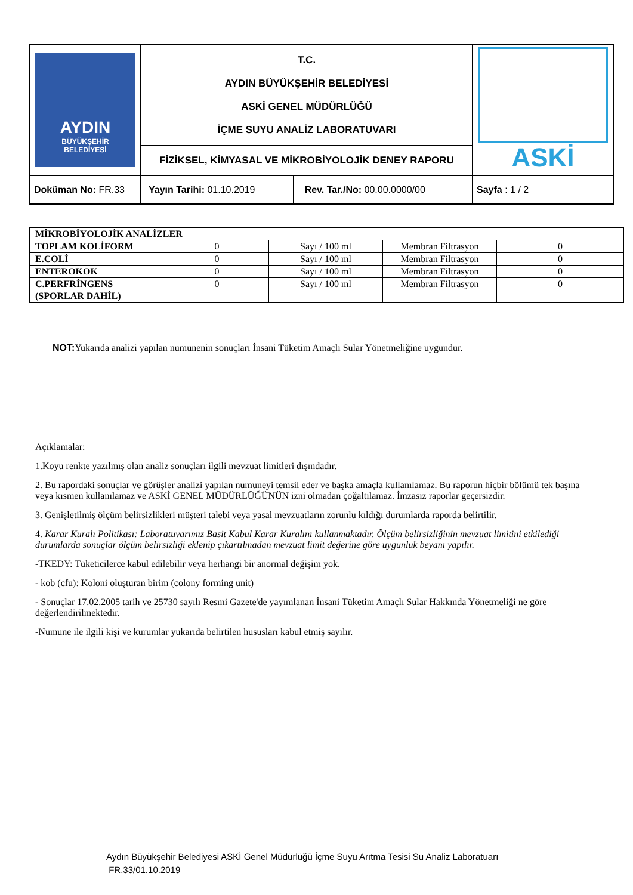| AYDIN BÜYÜKŞEHİR BELEDİYESİ | T.C. AYDIN BÜYÜKŞEHİR BELEDİYESİ ASKİ GENEL MÜDÜRLÜĞÜ İÇME SUYU ANALİZ LABORATUVARI | ASKİ |
| | FİZİKSEL, KİMYASAL VE MİKROBİYOLOJİK DENEY RAPORU | |
| Doküman No: FR.33 | / Yayın Tarihi: 01.10.2019 / Rev. Tar./No: 00.00.0000/00 / | Sayfa : 1 / 2 |
| MİKROBİYOLOJİK ANALİZLER | | | | |
| TOPLAM KOLİFORM | 0 | Sayı / 100 ml | Membran Filtrasyon | 0 |
| E.COLİ | 0 | Sayı / 100 ml | Membran Filtrasyon | 0 |
| ENTEROKOK | 0 | Sayı / 100 ml | Membran Filtrasyon | 0 |
| C.PERFRİNGENS (SPORLAR DAHİL) | 0 | Sayı / 100 ml | Membran Filtrasyon | 0 |
NOT: Yukarıda analizi yapılan numunenin sonuçları İnsani Tüketim Amaçlı Sular Yönetmeliğine uygundur.
Açıklamalar:
1.Koyu renkte yazılmış olan analiz sonuçları ilgili mevzuat limitleri dışındadır.
2. Bu rapordaki sonuçlar ve görüşler analizi yapılan numuneyi temsil eder ve başka amaçla kullanılamaz. Bu raporun hiçbir bölümü tek başına veya kısmen kullanılamaz ve ASKİ GENEL MÜDÜRLÜĞÜNÜN izni olmadan çoğaltılamaz. İmzasız raporlar geçersizdir.
3. Genişletilmiş ölçüm belirsizlikleri müşteri talebi veya yasal mevzuatların zorunlu kıldığı durumlarda raporda belirtilir.
4. Karar Kuralı Politikası: Laboratuvarımız Basit Kabul Karar Kuralını kullanmaktadır. Ölçüm belirsizliğinin mevzuat limitini etkilediği durumlarda sonuçlar ölçüm belirsizliği eklenip çıkartılmadan mevzuat limit değerine göre uygunluk beyanı yapılır.
-TKEDY: Tüketicilerce kabul edilebilir veya herhangi bir anormal değişim yok.
- kob (cfu): Koloni oluşturan birim (colony forming unit)
- Sonuçlar 17.02.2005 tarih ve 25730 sayılı Resmi Gazete'de yayımlanan İnsani Tüketim Amaçlı Sular Hakkında Yönetmeliği ne göre değerlendirilmektedir.
-Numune ile ilgili kişi ve kurumlar yukarıda belirtilen hususları kabul etmiş sayılır.
Aydın Büyükşehir Belediyesi ASKİ Genel Müdürlüğü İçme Suyu Arıtma Tesisi Su Analiz Laboratuarı
FR.33/01.10.2019